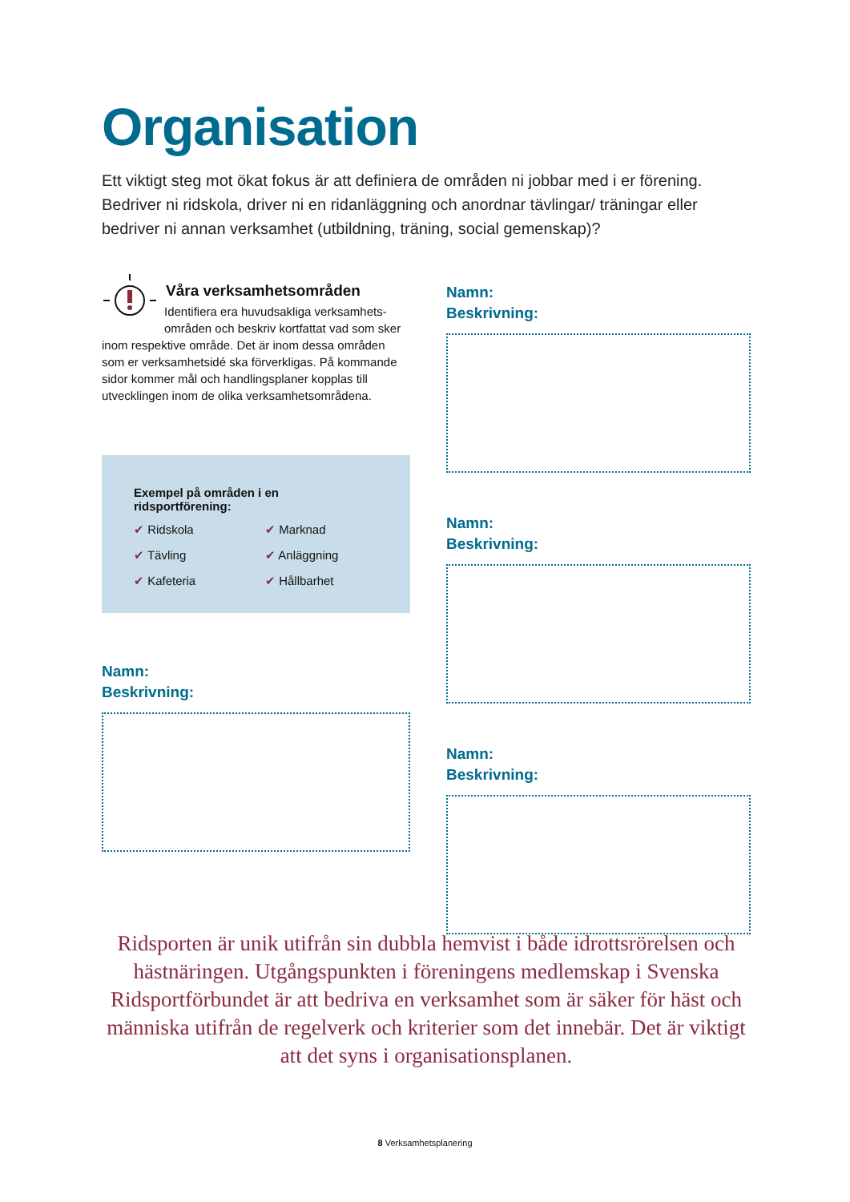Organisation
Ett viktigt steg mot ökat fokus är att definiera de områden ni jobbar med i er förening. Bedriver ni ridskola, driver ni en ridanläggning och anordnar tävlingar/ träningar eller bedriver ni annan verksamhet (utbildning, träning, social gemenskap)?
Våra verksamhetsområden
Identifiera era huvudsakliga verksamhets­områden och beskriv kortfattat vad som sker inom respektive område. Det är inom dessa områden som er verksamhetsidé ska förverkligas. På kommande sidor kommer mål och handlingsplaner kopplas till utvecklingen inom de olika verksamhetsområdena.
Exempel på områden i en ridsportförening:
✔ Ridskola ✔ Marknad ✔ Tävling ✔ Anläggning ✔ Kafeteria ✔ Hållbarhet
Namn:
Beskrivning:
Namn:
Beskrivning:
Namn:
Beskrivning:
Namn:
Beskrivning:
Ridsporten är unik utifrån sin dubbla hemvist i både idrottsrörelsen och hästnäringen. Utgångspunkten i föreningens medlemskap i Svenska Ridsportförbundet är att bedriva en verksamhet som är säker för häst och människa utifrån de regelverk och kriterier som det innebär. Det är viktigt att det syns i organisationsplanen.
8 Verksamhetsplanering